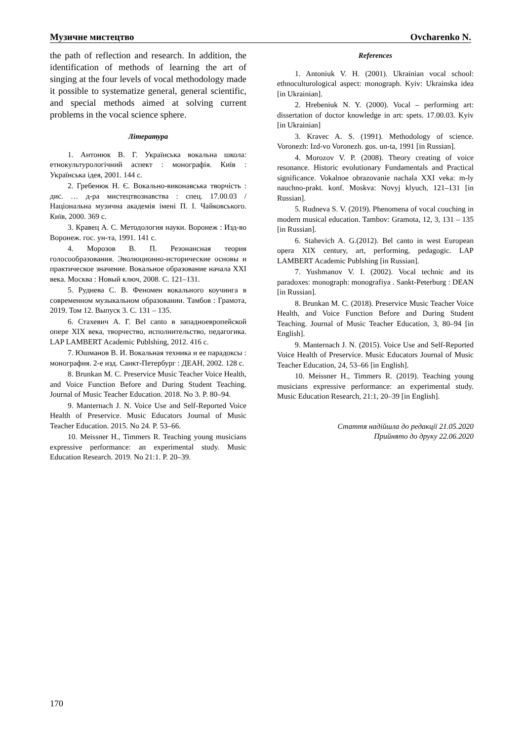Музичне мистецтво Ovcharenko N.
the path of reflection and research. In addition, the identification of methods of learning the art of singing at the four levels of vocal methodology made it possible to systematize general, general scientific, and special methods aimed at solving current problems in the vocal science sphere.
Література
1. Антонюк В. Г. Українська вокальна школа: етнокультурологічний аспект : монографія. Київ : Українська ідея, 2001. 144 с.
2. Гребенюк Н. Є. Вокально-виконавська творчість : дис. … д-ра мистецтвознавства : спец. 17.00.03 / Національна музична академія імені П. І. Чайковського. Київ, 2000. 369 с.
3. Кравец А. С. Методология науки. Воронеж : Изд-во Воронеж. гос. ун-та, 1991. 141 с.
4. Морозов В. П. Резонансная теория голосообразования. Эволюционно-исторические основы и практическое значение. Вокальное образование начала XXI века. Москва : Новый ключ, 2008. С. 121–131.
5. Руднева С. В. Феномен вокального коучинга в современном музыкальном образовании. Тамбов : Грамота, 2019. Том 12. Выпуск 3. С. 131 – 135.
6. Стахевич А. Г. Bel canto в западноевропейской опере XIX века, творчество, исполнительство, педагогика. LAP LAMBERT Academic Publshing, 2012. 416 с.
7. Юшманов В. И. Вокальная техника и ее парадоксы : монография. 2-е изд. Санкт-Петербург : ДЕАН, 2002. 128 с.
8. Brunkan M. C. Preservice Music Teacher Voice Health, and Voice Function Before and During Student Teaching. Journal of Music Teacher Education. 2018. No 3. P. 80–94.
9. Manternach J. N. Voice Use and Self-Reported Voice Health of Preservice. Music Educators Journal of Music Teacher Education. 2015. No 24. P. 53–66.
10. Meissner H., Timmers R. Teaching young musicians expressive performance: an experimental study. Music Education Research. 2019. No 21:1. P. 20–39.
References
1. Antoniuk V. H. (2001). Ukrainian vocal school: ethnoculturological aspect: monograph. Kyiv: Ukrainska idea [in Ukrainian].
2. Hrebeniuk N. Y. (2000). Vocal – performing art: dissertation of doctor knowledge in art: spets. 17.00.03. Kyiv [in Ukrainian]
3. Kravec A. S. (1991). Methodology of science. Voronezh: Izd-vo Voronezh. gos. un-ta, 1991 [in Russian].
4. Morozov V. P. (2008). Theory creating of voice resonance. Historic evolutionary Fundamentals and Practical significance. Vokalnoe obrazovanie nachala XXI veka: m-ly nauchno-prakt. konf. Moskva: Novyj klyuch, 121–131 [in Russian].
5. Rudneva S. V. (2019). Phenomena of vocal couching in modern musical education. Tambov: Gramota, 12, 3, 131 – 135 [in Russian].
6. Stahevich A. G.(2012). Bel canto in west European opera XIX century, art, performing, pedagogic. LAP LAMBERT Academic Publshing [in Russian].
7. Yushmanov V. I. (2002). Vocal technic and its paradoxes: monograph: monografiya . Sankt-Peterburg : DEAN [in Russian].
8. Brunkan M. C. (2018). Preservice Music Teacher Voice Health, and Voice Function Before and During Student Teaching. Journal of Music Teacher Education, 3, 80–94 [in English].
9. Manternach J. N. (2015). Voice Use and Self-Reported Voice Health of Preservice. Music Educators Journal of Music Teacher Education, 24, 53–66 [in English].
10. Meissner H., Timmers R. (2019). Teaching young musicians expressive performance: an experimental study. Music Education Research, 21:1, 20–39 [in English].
Стаття надійшла до редакції 21.05.2020
Прийнято до друку 22.06.2020
170